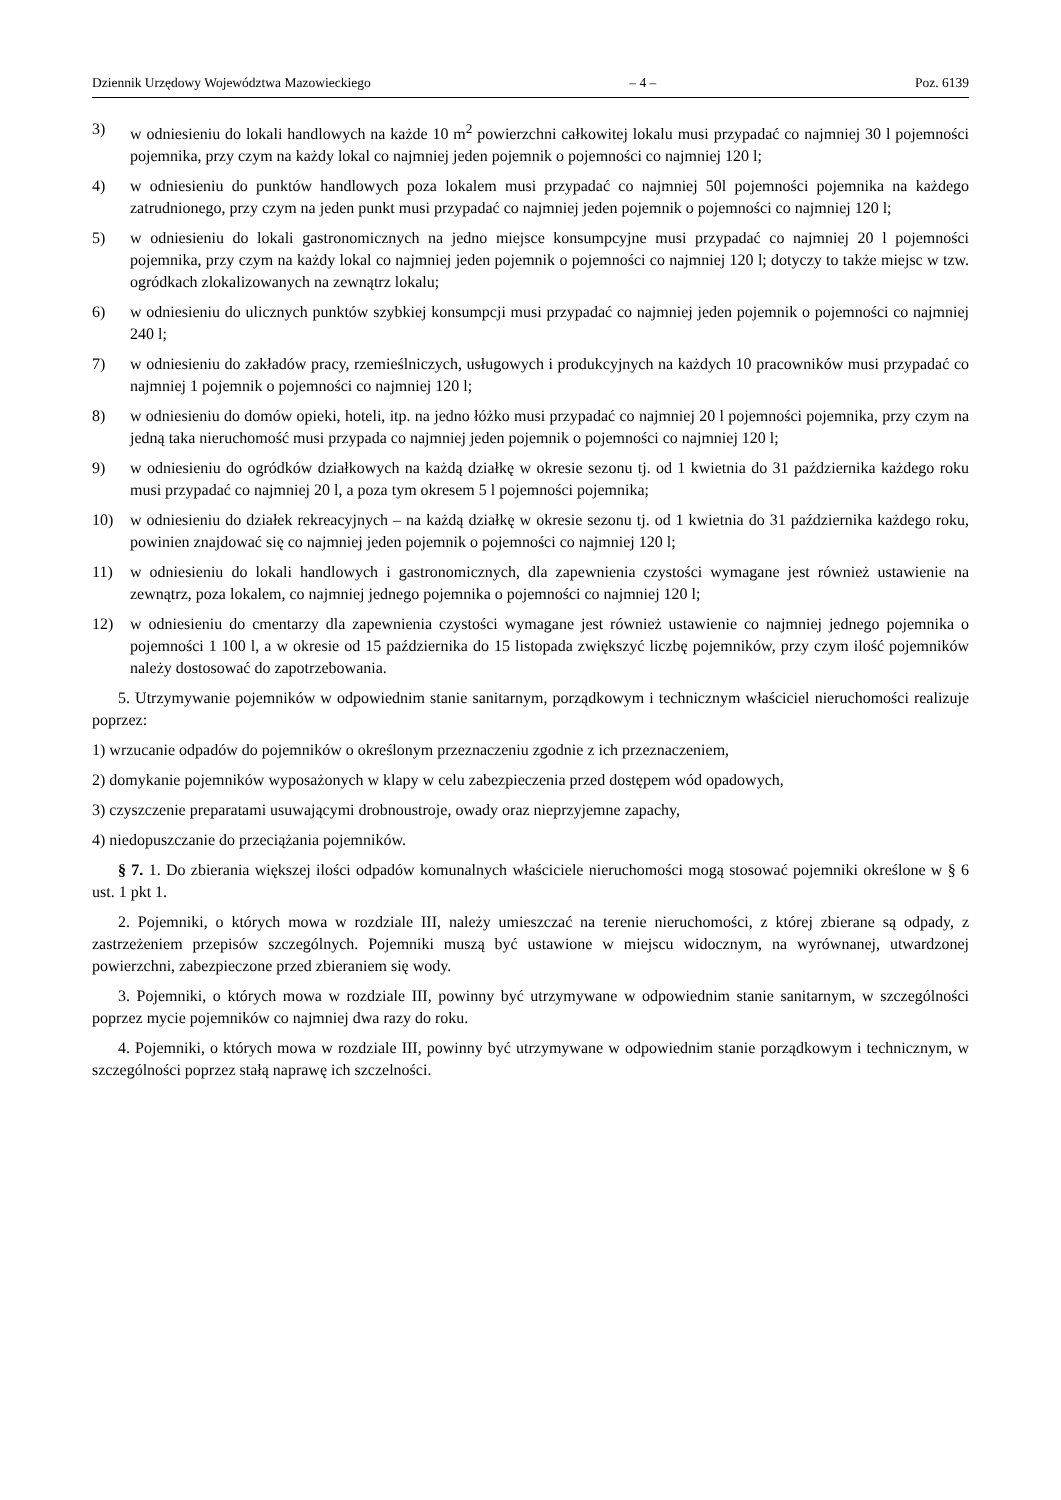Dziennik Urzędowy Województwa Mazowieckiego – 4 – Poz. 6139
3) w odniesieniu do lokali handlowych na każde 10 m<sup>2</sup> powierzchni całkowitej lokalu musi przypadać co najmniej 30 l pojemności pojemnika, przy czym na każdy lokal co najmniej jeden pojemnik o pojemności co najmniej 120 l;
4) w odniesieniu do punktów handlowych poza lokalem musi przypadać co najmniej 50l pojemności pojemnika na każdego zatrudnionego, przy czym na jeden punkt musi przypadać co najmniej jeden pojemnik o pojemności co najmniej 120 l;
5) w odniesieniu do lokali gastronomicznych na jedno miejsce konsumpcyjne musi przypadać co najmniej 20 l pojemności pojemnika, przy czym na każdy lokal co najmniej jeden pojemnik o pojemności co najmniej 120 l; dotyczy to także miejsc w tzw. ogródkach zlokalizowanych na zewnątrz lokalu;
6) w odniesieniu do ulicznych punktów szybkiej konsumpcji musi przypadać co najmniej jeden pojemnik o pojemności co najmniej 240 l;
7) w odniesieniu do zakładów pracy, rzemieślniczych, usługowych i produkcyjnych na każdych 10 pracowników musi przypadać co najmniej 1 pojemnik o pojemności co najmniej 120 l;
8) w odniesieniu do domów opieki, hoteli, itp. na jedno łóżko musi przypadać co najmniej 20 l pojemności pojemnika, przy czym na jedną taka nieruchomość musi przypada co najmniej jeden pojemnik o pojemności co najmniej 120 l;
9) w odniesieniu do ogródków działkowych na każdą działkę w okresie sezonu tj. od 1 kwietnia do 31 października każdego roku musi przypadać co najmniej 20 l, a poza tym okresem 5 l pojemności pojemnika;
10) w odniesieniu do działek rekreacyjnych – na każdą działkę w okresie sezonu tj. od 1 kwietnia do 31 października każdego roku, powinien znajdować się co najmniej jeden pojemnik o pojemności co najmniej 120 l;
11) w odniesieniu do lokali handlowych i gastronomicznych, dla zapewnienia czystości wymagane jest również ustawienie na zewnątrz, poza lokalem, co najmniej jednego pojemnika o pojemności co najmniej 120 l;
12) w odniesieniu do cmentarzy dla zapewnienia czystości wymagane jest również ustawienie co najmniej jednego pojemnika o pojemności 1 100 l, a w okresie od 15 października do 15 listopada zwiększyć liczbę pojemników, przy czym ilość pojemników należy dostosować do zapotrzebowania.
5. Utrzymywanie pojemników w odpowiednim stanie sanitarnym, porządkowym i technicznym właściciel nieruchomości realizuje poprzez:
1) wrzucanie odpadów do pojemników o określonym przeznaczeniu zgodnie z ich przeznaczeniem,
2) domykanie pojemników wyposażonych w klapy w celu zabezpieczenia przed dostępem wód opadowych,
3) czyszczenie preparatami usuwającymi drobnoustroje, owady oraz nieprzyjemne zapachy,
4) niedopuszczanie do przeciążania pojemników.
§ 7. 1. Do zbierania większej ilości odpadów komunalnych właściciele nieruchomości mogą stosować pojemniki określone w § 6 ust. 1 pkt 1.
2. Pojemniki, o których mowa w rozdziale III, należy umieszczać na terenie nieruchomości, z której zbierane są odpady, z zastrzeżeniem przepisów szczególnych. Pojemniki muszą być ustawione w miejscu widocznym, na wyrównanej, utwardzonej powierzchni, zabezpieczone przed zbieraniem się wody.
3. Pojemniki, o których mowa w rozdziale III, powinny być utrzymywane w odpowiednim stanie sanitarnym, w szczególności poprzez mycie pojemników co najmniej dwa razy do roku.
4. Pojemniki, o których mowa w rozdziale III, powinny być utrzymywane w odpowiednim stanie porządkowym i technicznym, w szczególności poprzez stałą naprawę ich szczelności.